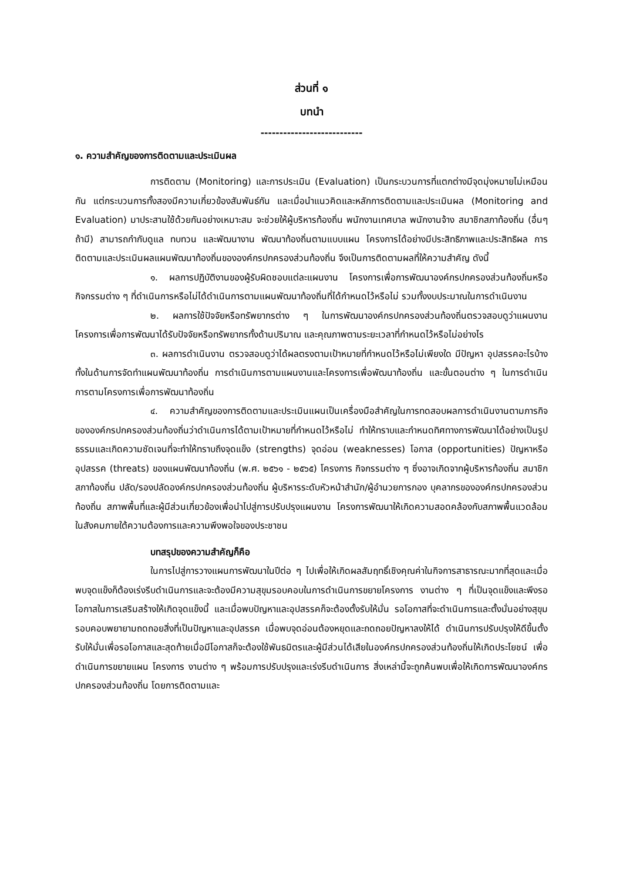ส่วนที่ ๑
บทนำ
---------------------------
๑. ความสำคัญของการติดตามและประเมินผล
การติดตาม (Monitoring) และการประเมิน (Evaluation) เป็นกระบวนการที่แตกต่างมีจุดมุ่งหมายไม่เหมือนกัน แต่กระบวนการทั้งสองมีความเกี่ยวข้องสัมพันธ์กัน และเมื่อนำแนวคิดและหลักการติดตามและประเมินผล (Monitoring and Evaluation) มาประสานใช้ด้วยกันอย่างเหมาะสม จะช่วยให้ผู้บริหารท้องถิ่น พนักงานเทศบาล พนักงานจ้าง สมาชิกสภาท้องถิ่น (อื่นๆ ถ้ามี) สามารถกำกับดูแล ทบทวน และพัฒนางาน พัฒนาท้องถิ่นตามแบบแผน โครงการได้อย่างมีประสิทธิภาพและประสิทธิผล การติดตามและประเมินผลแผนพัฒนาท้องถิ่นขององค์กรปกครองส่วนท้องถิ่น จึงเป็นการติดตามผลที่ให้ความสำคัญ ดังนี้
๑. ผลการปฏิบัติงานของผู้รับผิดชอบแต่ละแผนงาน โครงการเพื่อการพัฒนาองค์กรปกครองส่วนท้องถิ่นหรือกิจกรรมต่าง ๆ ที่ดำเนินการหรือไม่ได้ดำเนินการตามแผนพัฒนาท้องถิ่นที่ได้กำหนดไว้หรือไม่ รวมทั้งงบประมาณในการดำเนินงาน
๒. ผลการใช้ปัจจัยหรือทรัพยากรต่าง ๆ ในการพัฒนาองค์กรปกครองส่วนท้องถิ่นตรวจสอบดูว่าแผนงาน โครงการเพื่อการพัฒนาได้รับปัจจัยหรือทรัพยากรทั้งด้านปริมาณ และคุณภาพตามระยะเวลาที่กำหนดไว้หรือไม่อย่างไร
๓. ผลการดำเนินงาน ตรวจสอบดูว่าได้ผลตรงตามเป้าหมายที่กำหนดไว้หรือไม่เพียงใด มีปัญหา อุปสรรคอะไรบ้าง ทั้งในด้านการจัดทำแผนพัฒนาท้องถิ่น การดำเนินการตามแผนงานและโครงการเพื่อพัฒนาท้องถิ่น และขั้นตอนต่าง ๆ ในการดำเนินการตามโครงการเพื่อการพัฒนาท้องถิ่น
๔. ความสำคัญของการติดตามและประเมินแผนเป็นเครื่องมือสำคัญในการทดสอบผลการดำเนินงานตามภารกิจขององค์กรปกครองส่วนท้องถิ่นว่าดำเนินการได้ตามเป้าหมายที่กำหนดไว้หรือไม่ ทำให้ทราบและกำหนดทิศทางการพัฒนาได้อย่างเป็นรูปธรรมและเกิดความชัดเจนที่จะทำให้ทราบถึงจุดแข็ง (strengths) จุดอ่อน (weaknesses) โอกาส (opportunities) ปัญหาหรืออุปสรรค (threats) ของแผนพัฒนาท้องถิ่น (พ.ศ. ๒๕๖๑ - ๒๕๖๕) โครงการ กิจกรรมต่าง ๆ ซึ่งอาจเกิดจากผู้บริหารท้องถิ่น สมาชิกสภาท้องถิ่น ปลัด/รองปลัดองค์กรปกครองส่วนท้องถิ่น ผู้บริหารระดับหัวหน้าสำนัก/ผู้อำนวยการกอง บุคลากรขององค์กรปกครองส่วนท้องถิ่น สภาพพื้นที่และผู้มีส่วนเกี่ยวข้องเพื่อนำไปสู่การปรับปรุงแผนงาน โครงการพัฒนาให้เกิดความสอดคล้องกับสภาพพื้นแวดล้อมในสังคมภายใต้ความต้องการและความพึงพอใจของประชาชน
บทสรุปของความสำคัญก็คือ
ในการไปสู่การวางแผนการพัฒนาในปีต่อ ๆ ไปเพื่อให้เกิดผลสัมฤทธิ์เชิงคุณค่าในกิจการสาธารณะมากที่สุดและเมื่อพบจุดแข็งก็ต้องเร่งรีบดำเนินการและจะต้องมีความสุขุมรอบคอบในการดำเนินการขยายโครงการ งานต่าง ๆ ที่เป็นจุดแข็งและพึงรอโอกาสในการเสริมสร้างให้เกิดจุดแข็งนี้ และเมื่อพบปัญหาและอุปสรรคก็จะต้องตั้งรับให้มั่น รอโอกาสที่จะดำเนินการและตั้งมั่นอย่างสุขุมรอบคอบพยายามถดถอยสิ่งที่เป็นปัญหาและอุปสรรค เมื่อพบจุดอ่อนต้องหยุดและถดถอยปัญหาลงให้ได้ ดำเนินการปรับปรุงให้ดีขึ้นตั้งรับให้มั่นเพื่อรอโอกาสและสุดท้ายเมื่อมีโอกาสก็จะต้องใช้พันธมิตรและผู้มีส่วนได้เสียในองค์กรปกครองส่วนท้องถิ่นให้เกิดประโยชน์ เพื่อดำเนินการขยายแผน โครงการ งานต่าง ๆ พร้อมการปรับปรุงและเร่งรีบดำเนินการ สิ่งเหล่านี้จะถูกค้นพบเพื่อให้เกิดการพัฒนาองค์กรปกครองส่วนท้องถิ่น โดยการติดตามและ